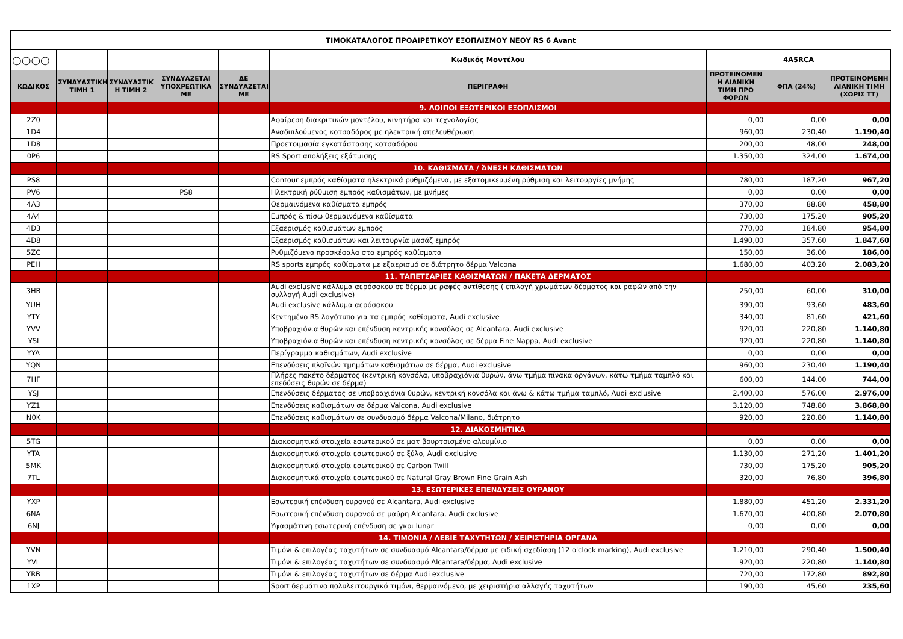| ΤΙΜΟΚΑΤΑΛΟΓΟΣ ΠΡΟΑΙΡΕΤΙΚΟΥ ΕΞΟΠΛΙΣΜΟΥ ΝΕΟΥ RS 6 Avant | | | | | | | | |
| ○○○○ | | | | | Κωδικός Μοντέλου | 4A5RCA | | |
| ΚΩΔΙΚΟΣ | ΣΥΝΔΥΑΣΤΙΚΗ ΤΙΜΗ 1 | ΣΥΝΔΥΑΣΤΙΚ Η ΤΙΜΗ 2 | ΣΥΝΔΥΑΖΕΤΑΙ ΥΠΟΧΡΕΩΤΙΚΑ ΜΕ | ΔΕ ΣΥΝΔΥΑΖΕΤΑΙ ΜΕ | ΠΕΡΙΓΡΑΦΗ | ΠΡΟΤΕΙΝΟΜΕΝ Η ΛΙΑΝΙΚΗ ΤΙΜΗ ΠΡΟ ΦΟΡΩΝ | ΦΠΑ (24%) | ΠΡΟΤΕΙΝΟΜΕΝΗ ΛΙΑΝΙΚΗ ΤΙΜΗ (ΧΩΡΙΣ ΤΤ) |
| | | | | | 9. ΛΟΙΠΟΙ ΕΞΩΤΕΡΙΚΟΙ ΕΞΟΠΛΙΣΜΟΙ | | | |
| 2Z0 | | | | | Αφαίρεση διακριτικών μοντέλου, κινητήρα και τεχνολογίας | 0,00 | 0,00 | 0,00 |
| 1D4 | | | | | Αναδιπλούμενος κοτσαδόρος με ηλεκτρική απελευθέρωση | 960,00 | 230,40 | 1.190,40 |
| 1D8 | | | | | Προετοιμασία εγκατάστασης κοτσαδόρου | 200,00 | 48,00 | 248,00 |
| 0P6 | | | | | RS Sport απολήξεις εξάτμισης | 1.350,00 | 324,00 | 1.674,00 |
| | | | | | 10. ΚΑΘΙΣΜΑΤΑ / ΆΝΕΣΗ ΚΑΘΙΣΜΑΤΩΝ | | | |
| PS8 | | | | | Contour εμπρός καθίσματα ηλεκτρικά ρυθμιζόμενα, με εξατομικευμένη ρύθμιση και λειτουργίες μνήμης | 780,00 | 187,20 | 967,20 |
| PV6 | | | PS8 | | Ηλεκτρική ρύθμιση εμπρός καθισμάτων, με μνήμες | 0,00 | 0,00 | 0,00 |
| 4A3 | | | | | Θερμαινόμενα καθίσματα εμπρός | 370,00 | 88,80 | 458,80 |
| 4A4 | | | | | Εμπρός & πίσω θερμαινόμενα καθίσματα | 730,00 | 175,20 | 905,20 |
| 4D3 | | | | | Εξαερισμός καθισμάτων εμπρός | 770,00 | 184,80 | 954,80 |
| 4D8 | | | | | Εξαερισμός καθισμάτων και λειτουργία μασάζ εμπρός | 1.490,00 | 357,60 | 1.847,60 |
| 5ZC | | | | | Ρυθμιζόμενα προσκέφαλα στα εμπρός καθίσματα | 150,00 | 36,00 | 186,00 |
| PEH | | | | | RS sports εμπρός καθίσματα με εξαερισμό σε διάτρητο δέρμα Valcona | 1.680,00 | 403,20 | 2.083,20 |
| | | | | | 11. ΤΑΠΕΤΣΑΡΙΕΣ ΚΑΘΙΣΜΑΤΩΝ / ΠΑΚΕΤΑ ΔΕΡΜΑΤΟΣ | | | |
| 3HB | | | | | Audi exclusive κάλλυμα αερόσακου σε δέρμα με ραφές αντίθεσης ( επιλογή χρωμάτων δέρματος και ραφών από την συλλογή Audi exclusive) | 250,00 | 60,00 | 310,00 |
| YUH | | | | | Audi exclusive κάλλυμα αερόσακου | 390,00 | 93,60 | 483,60 |
| YTY | | | | | Κεντημένο RS λογότυπο για τα εμπρός καθίσματα, Audi exclusive | 340,00 | 81,60 | 421,60 |
| YVV | | | | | Υποβραχιόνια θυρών και επένδυση κεντρικής κονσόλας σε Alcantara, Audi exclusive | 920,00 | 220,80 | 1.140,80 |
| YSI | | | | | Υποβραχιόνια θυρών και επένδυση κεντρικής κονσόλας σε δέρμα Fine Nappa, Audi exclusive | 920,00 | 220,80 | 1.140,80 |
| YYA | | | | | Περίγραμμα καθισμάτων, Audi exclusive | 0,00 | 0,00 | 0,00 |
| YQN | | | | | Επενδύσεις πλαϊνών τμημάτων καθισμάτων σε δέρμα, Audi exclusive | 960,00 | 230,40 | 1.190,40 |
| 7HF | | | | | Πλήρες πακέτο δέρματος (κεντρική κονσόλα, υποβραχιόνια θυρών, άνω τμήμα πίνακα οργάνων, κάτω τμήμα ταμπλό και επεδύσεις θυρών σε δέρμα) | 600,00 | 144,00 | 744,00 |
| YSJ | | | | | Επενδύσεις δέρματος σε υποβραχιόνια θυρών, κεντρική κονσόλα και άνω & κάτω τμήμα ταμπλό, Audi exclusive | 2.400,00 | 576,00 | 2.976,00 |
| YZ1 | | | | | Επενδύσεις καθισμάτων σε δέρμα Valcona, Audi exclusive | 3.120,00 | 748,80 | 3.868,80 |
| N0K | | | | | Επενδύσεις καθισμάτων σε συνδυασμό δέρμα Valcona/Milano, διάτρητο | 920,00 | 220,80 | 1.140,80 |
| | | | | | 12. ΔΙΑΚΟΣΜΗΤΙΚΑ | | | |
| 5TG | | | | | Διακοσμητικά στοιχεία εσωτερικού σε ματ βουρτσισμένο αλουμίνιο | 0,00 | 0,00 | 0,00 |
| YTA | | | | | Διακοσμητικά στοιχεία εσωτερικού σε ξύλο, Audi exclusive | 1.130,00 | 271,20 | 1.401,20 |
| 5MK | | | | | Διακοσμητικά στοιχεία εσωτερικού σε Carbon Twill | 730,00 | 175,20 | 905,20 |
| 7TL | | | | | Διακοσμητικά στοιχεία εσωτερικού σε Natural Gray Brown Fine Grain Ash | 320,00 | 76,80 | 396,80 |
| | | | | | 13. ΕΣΩΤΕΡΙΚΕΣ ΕΠΕΝΔΥΣΕΙΣ ΟΥΡΑΝΟΥ | | | |
| YXP | | | | | Εσωτερική επένδυση ουρανού σε Alcantara, Audi exclusive | 1.880,00 | 451,20 | 2.331,20 |
| 6NA | | | | | Εσωτερική επένδυση ουρανού σε μαύρη Alcantara, Audi exclusive | 1.670,00 | 400,80 | 2.070,80 |
| 6NJ | | | | | Υφασμάτινη εσωτερική επένδυση σε γκρι lunar | 0,00 | 0,00 | 0,00 |
| | | | | | 14. ΤΙΜΟΝΙΑ / ΛΕΒΙΕ ΤΑΧΥΤΗΤΩΝ / ΧΕΙΡΙΣΤΗΡΙΑ ΟΡΓΑΝΑ | | | |
| YVN | | | | | Τιμόνι & επιλογέας ταχυτήτων σε συνδυασμό Alcantara/δέρμα με ειδική σχεδίαση (12 o'clock marking), Audi exclusive | 1.210,00 | 290,40 | 1.500,40 |
| YVL | | | | | Τιμόνι & επιλογέας ταχυτήτων σε συνδυασμό Alcantara/δέρμα, Audi exclusive | 920,00 | 220,80 | 1.140,80 |
| YRB | | | | | Τιμόνι & επιλογέας ταχυτήτων σε δέρμα Audi exclusive | 720,00 | 172,80 | 892,80 |
| 1XP | | | | | Sport δερμάτινο πολυλειτουργικό τιμόνι, θερμαινόμενο, με χειριστήρια αλλαγής ταχυτήτων | 190,00 | 45,60 | 235,60 |